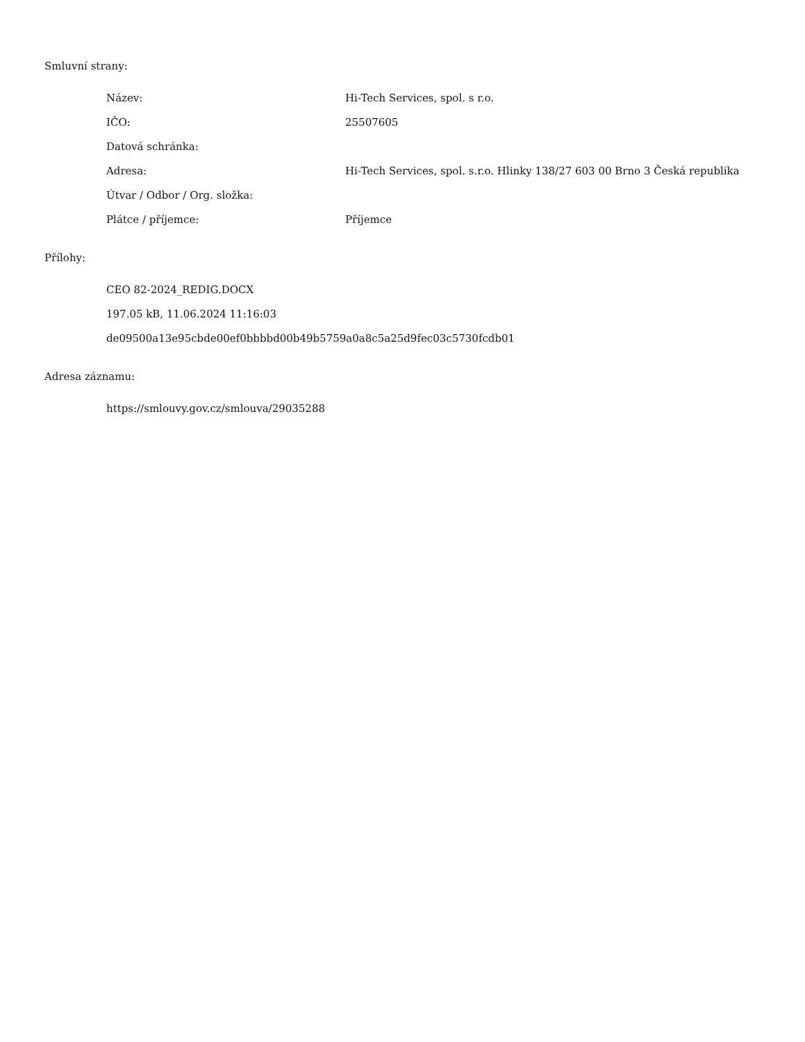Smluvní strany:
| Název: | Hi-Tech Services, spol. s r.o. |
| IČO: | 25507605 |
| Datová schránka: | |
| Adresa: | Hi-Tech Services, spol. s.r.o. Hlinky 138/27 603 00 Brno 3 Česká republika |
| Útvar / Odbor / Org. složka: | |
| Plátce / příjemce: | Příjemce |
Přílohy:
CEO 82-2024_REDIG.DOCX
197.05 kB, 11.06.2024 11:16:03
de09500a13e95cbde00ef0bbbbd00b49b5759a0a8c5a25d9fec03c5730fcdb01
Adresa záznamu:
https://smlouvy.gov.cz/smlouva/29035288